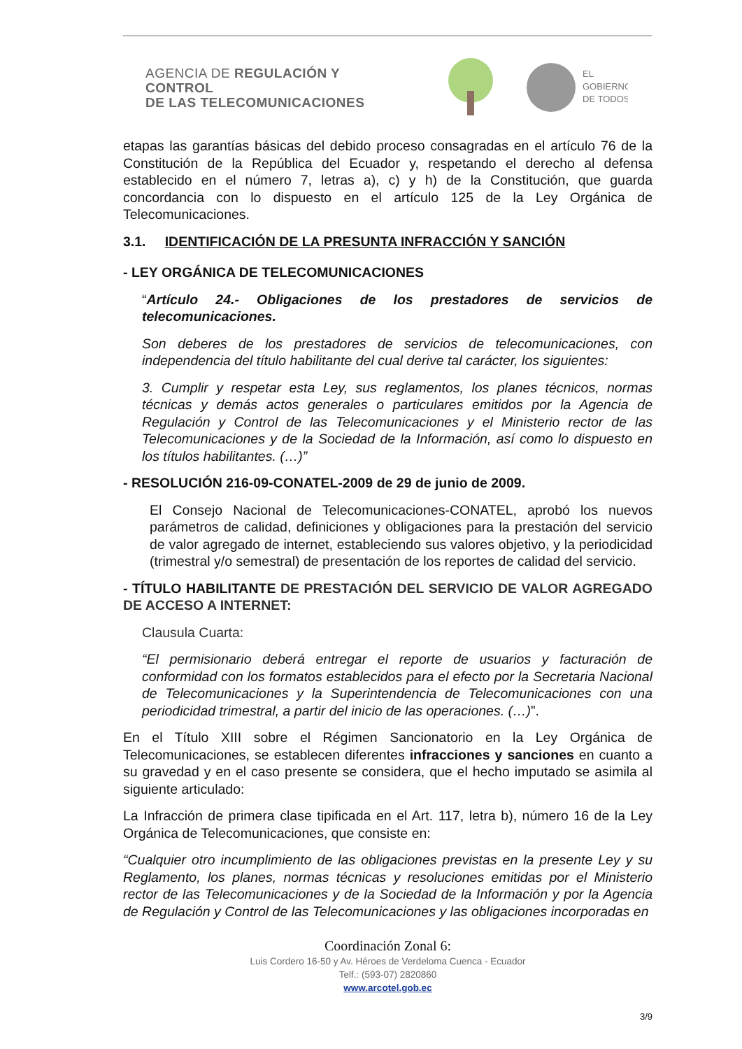AGENCIA DE REGULACIÓN Y CONTROL
DE LAS TELECOMUNICACIONES
EL
GOBIERNO
DE TODOS
etapas las garantías básicas del debido proceso consagradas en el artículo 76 de la Constitución de la República del Ecuador y, respetando el derecho al defensa establecido en el número 7, letras a), c) y h) de la Constitución, que guarda concordancia con lo dispuesto en el artículo 125 de la Ley Orgánica de Telecomunicaciones.
3.1. IDENTIFICACIÓN DE LA PRESUNTA INFRACCIÓN Y SANCIÓN
- LEY ORGÁNICA DE TELECOMUNICACIONES
“Artículo 24.- Obligaciones de los prestadores de servicios de telecomunicaciones.
Son deberes de los prestadores de servicios de telecomunicaciones, con independencia del título habilitante del cual derive tal carácter, los siguientes:
3. Cumplir y respetar esta Ley, sus reglamentos, los planes técnicos, normas técnicas y demás actos generales o particulares emitidos por la Agencia de Regulación y Control de las Telecomunicaciones y el Ministerio rector de las Telecomunicaciones y de la Sociedad de la Información, así como lo dispuesto en los títulos habilitantes. (…)”
- RESOLUCIÓN 216-09-CONATEL-2009 de 29 de junio de 2009.
El Consejo Nacional de Telecomunicaciones-CONATEL, aprobó los nuevos parámetros de calidad, definiciones y obligaciones para la prestación del servicio de valor agregado de internet, estableciendo sus valores objetivo, y la periodicidad (trimestral y/o semestral) de presentación de los reportes de calidad del servicio.
- TÍTULO HABILITANTE DE PRESTACIÓN DEL SERVICIO DE VALOR AGREGADO DE ACCESO A INTERNET:
Clausula Cuarta:
“El permisionario deberá entregar el reporte de usuarios y facturación de conformidad con los formatos establecidos para el efecto por la Secretaria Nacional de Telecomunicaciones y la Superintendencia de Telecomunicaciones con una periodicidad trimestral, a partir del inicio de las operaciones. (…)”.
En el Título XIII sobre el Régimen Sancionatorio en la Ley Orgánica de Telecomunicaciones, se establecen diferentes infracciones y sanciones en cuanto a su gravedad y en el caso presente se considera, que el hecho imputado se asimila al siguiente articulado:
La Infracción de primera clase tipificada en el Art. 117, letra b), número 16 de la Ley Orgánica de Telecomunicaciones, que consiste en:
“Cualquier otro incumplimiento de las obligaciones previstas en la presente Ley y su Reglamento, los planes, normas técnicas y resoluciones emitidas por el Ministerio rector de las Telecomunicaciones y de la Sociedad de la Información y por la Agencia de Regulación y Control de las Telecomunicaciones y las obligaciones incorporadas en
Coordinación Zonal 6:
Luis Cordero 16-50 y Av. Héroes de Verdeloma Cuenca - Ecuador
Telf.: (593-07) 2820860
www.arcotel.gob.ec
3/9